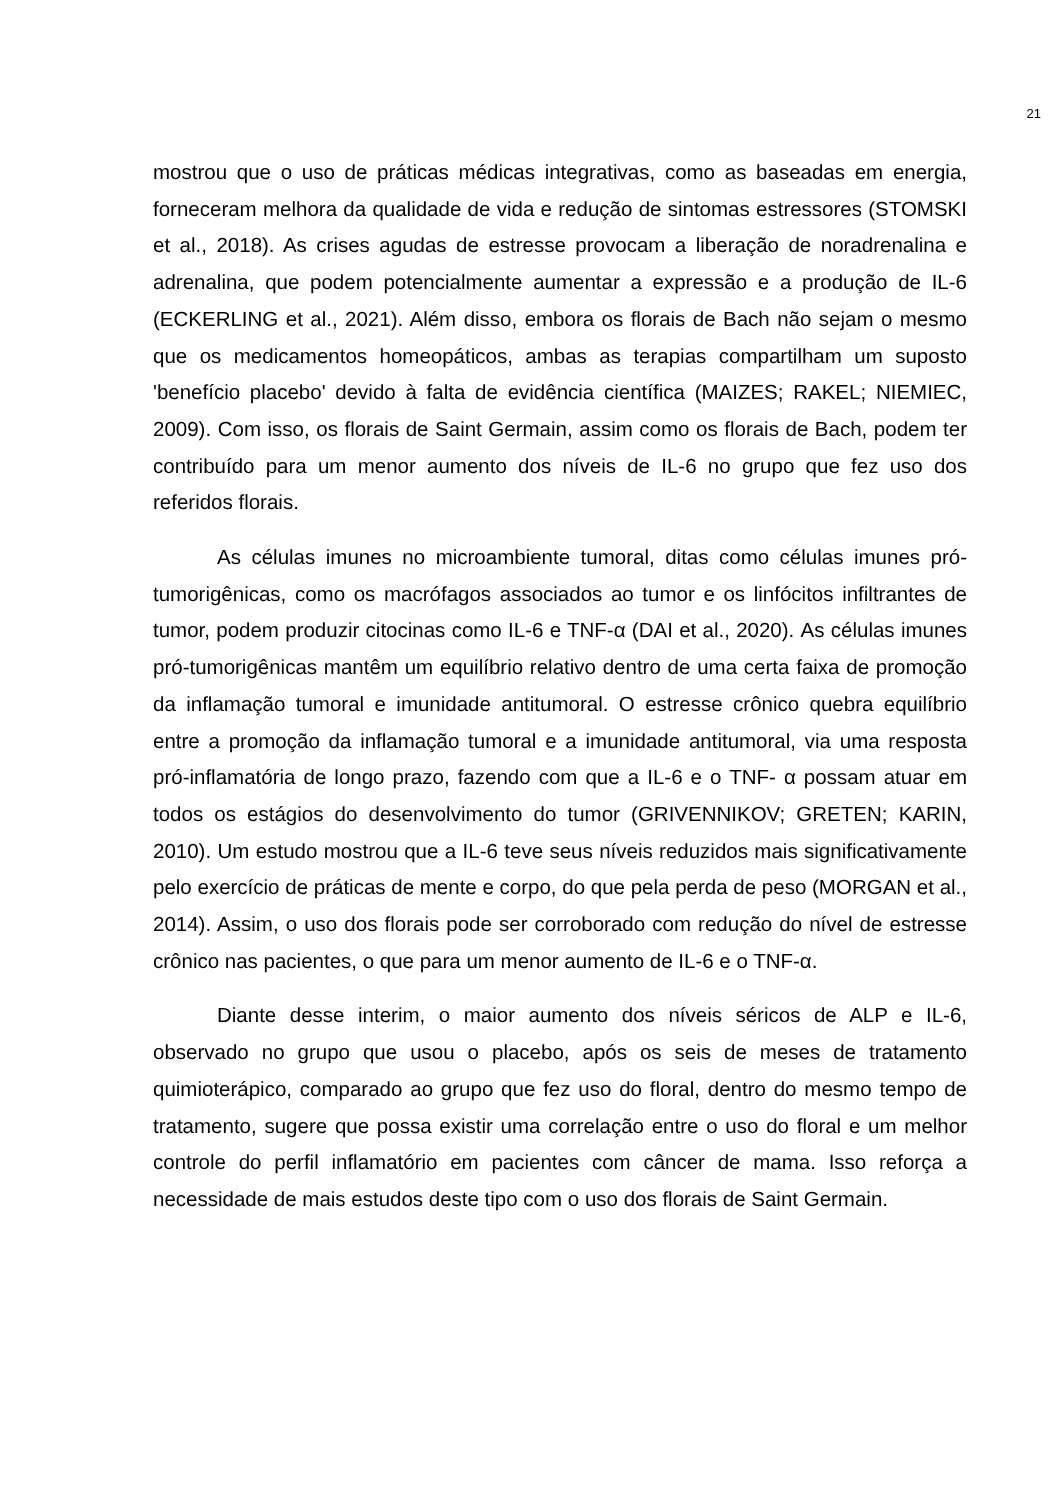21
mostrou que o uso de práticas médicas integrativas, como as baseadas em energia, forneceram melhora da qualidade de vida e redução de sintomas estressores (STOMSKI et al., 2018). As crises agudas de estresse provocam a liberação de noradrenalina e adrenalina, que podem potencialmente aumentar a expressão e a produção de IL-6 (ECKERLING et al., 2021). Além disso, embora os florais de Bach não sejam o mesmo que os medicamentos homeopáticos, ambas as terapias compartilham um suposto 'benefício placebo' devido à falta de evidência científica (MAIZES; RAKEL; NIEMIEC, 2009). Com isso, os florais de Saint Germain, assim como os florais de Bach, podem ter contribuído para um menor aumento dos níveis de IL-6 no grupo que fez uso dos referidos florais.
As células imunes no microambiente tumoral, ditas como células imunes pró-tumorigênicas, como os macrófagos associados ao tumor e os linfócitos infiltrantes de tumor, podem produzir citocinas como IL-6 e TNF-α (DAI et al., 2020). As células imunes pró-tumorigênicas mantêm um equilíbrio relativo dentro de uma certa faixa de promoção da inflamação tumoral e imunidade antitumoral. O estresse crônico quebra equilíbrio entre a promoção da inflamação tumoral e a imunidade antitumoral, via uma resposta pró-inflamatória de longo prazo, fazendo com que a IL-6 e o TNF- α possam atuar em todos os estágios do desenvolvimento do tumor (GRIVENNIKOV; GRETEN; KARIN, 2010). Um estudo mostrou que a IL-6 teve seus níveis reduzidos mais significativamente pelo exercício de práticas de mente e corpo, do que pela perda de peso (MORGAN et al., 2014). Assim, o uso dos florais pode ser corroborado com redução do nível de estresse crônico nas pacientes, o que para um menor aumento de IL-6 e o TNF-α.
Diante desse interim, o maior aumento dos níveis séricos de ALP e IL-6, observado no grupo que usou o placebo, após os seis de meses de tratamento quimioterápico, comparado ao grupo que fez uso do floral, dentro do mesmo tempo de tratamento, sugere que possa existir uma correlação entre o uso do floral e um melhor controle do perfil inflamatório em pacientes com câncer de mama. Isso reforça a necessidade de mais estudos deste tipo com o uso dos florais de Saint Germain.